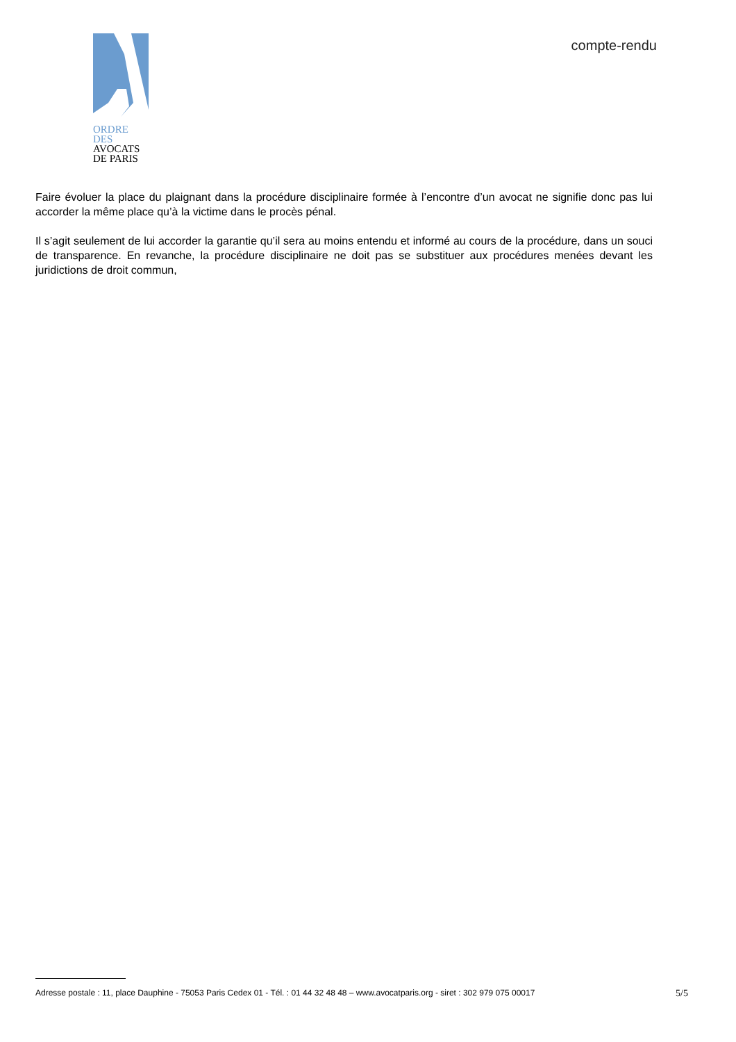ORDRE DES
AVOCATS
DE PARIS
compte-rendu
Faire évoluer la place du plaignant dans la procédure disciplinaire formée à l’encontre d’un avocat ne signifie donc pas lui accorder la même place qu’à la victime dans le procès pénal.
Il s’agit seulement de lui accorder la garantie qu’il sera au moins entendu et informé au cours de la procédure, dans un souci de transparence. En revanche, la procédure disciplinaire ne doit pas se substituer aux procédures menées devant les juridictions de droit commun,
Adresse postale : 11, place Dauphine - 75053 Paris Cedex 01 - Tél. : 01 44 32 48 48 – www.avocatparis.org - siret : 302 979 075 00017 5/5